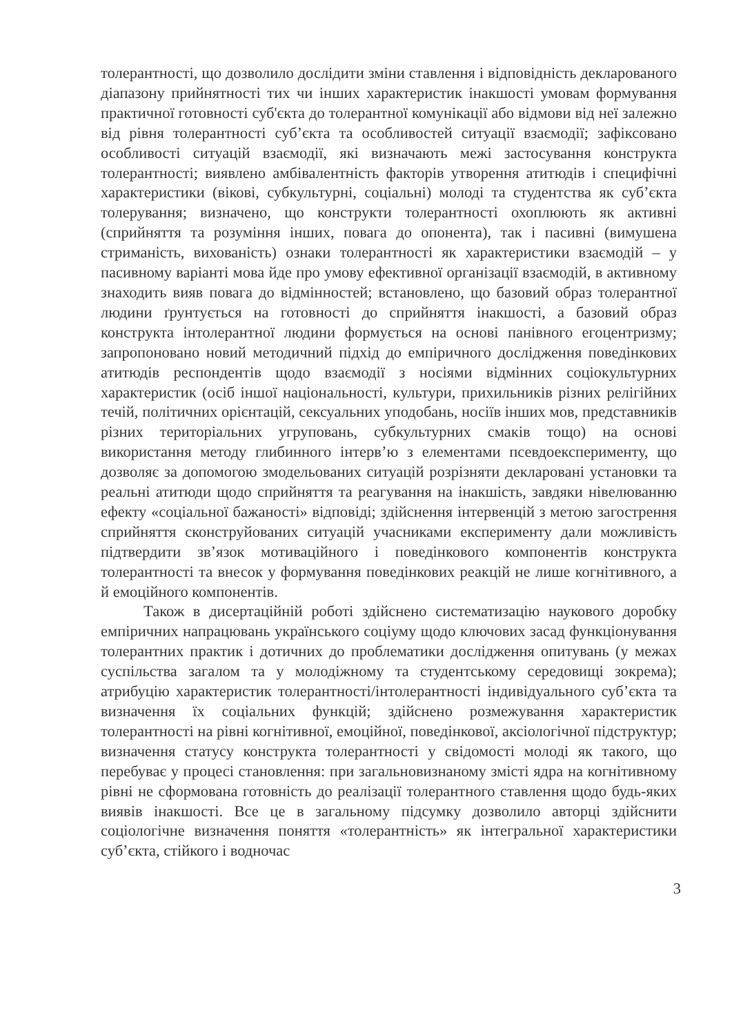толерантності, що дозволило дослідити зміни ставлення і відповідність декларованого діапазону прийнятності тих чи інших характеристик інакшості умовам формування практичної готовності суб'єкта до толерантної комунікації або відмови від неї залежно від рівня толерантності суб’єкта та особливостей ситуації взаємодії; зафіксовано особливості ситуацій взаємодії, які визначають межі застосування конструкта толерантності; виявлено амбівалентність факторів утворення атитюдів і специфічні характеристики (вікові, субкультурні, соціальні) молоді та студентства як суб’єкта толерування; визначено, що конструкти толерантності охоплюють як активні (сприйняття та розуміння інших, повага до опонента), так і пасивні (вимушена стриманість, вихованість) ознаки толерантності як характеристики взаємодій – у пасивному варіанті мова йде про умову ефективної організації взаємодій, в активному знаходить вияв повага до відмінностей; встановлено, що базовий образ толерантної людини ґрунтується на готовності до сприйняття інакшості, а базовий образ конструкта інтолерантної людини формується на основі панівного егоцентризму; запропоновано новий методичний підхід до емпіричного дослідження поведінкових атитюдів респондентів щодо взаємодії з носіями відмінних соціокультурних характеристик (осіб іншої національності, культури, прихильників різних релігійних течій, політичних орієнтацій, сексуальних уподобань, носіїв інших мов, представників різних територіальних угруповань, субкультурних смаків тощо) на основі використання методу глибинного інтерв’ю з елементами псевдоексперименту, що дозволяє за допомогою змодельованих ситуацій розрізняти декларовані установки та реальні атитюди щодо сприйняття та реагування на інакшість, завдяки нівелюванню ефекту «соціальної бажаності» відповіді; здійснення інтервенцій з метою загострення сприйняття сконструйованих ситуацій учасниками експерименту дали можливість підтвердити зв’язок мотиваційного і поведінкового компонентів конструкта толерантності та внесок у формування поведінкових реакцій не лише когнітивного, а й емоційного компонентів.
Також в дисертаційній роботі здійснено систематизацію наукового доробку емпіричних напрацювань українського соціуму щодо ключових засад функціонування толерантних практик і дотичних до проблематики дослідження опитувань (у межах суспільства загалом та у молодіжному та студентському середовищі зокрема); атрибуцію характеристик толерантності/інтолерантності індивідуального суб’єкта та визначення їх соціальних функцій; здійснено розмежування характеристик толерантності на рівні когнітивної, емоційної, поведінкової, аксіологічної підструктур; визначення статусу конструкта толерантності у свідомості молоді як такого, що перебуває у процесі становлення: при загальновизнаному змісті ядра на когнітивному рівні не сформована готовність до реалізації толерантного ставлення щодо будь-яких виявів інакшості. Все це в загальному підсумку дозволило авторці здійснити соціологічне визначення поняття «толерантність» як інтегральної характеристики суб’єкта, стійкого і водночас
3